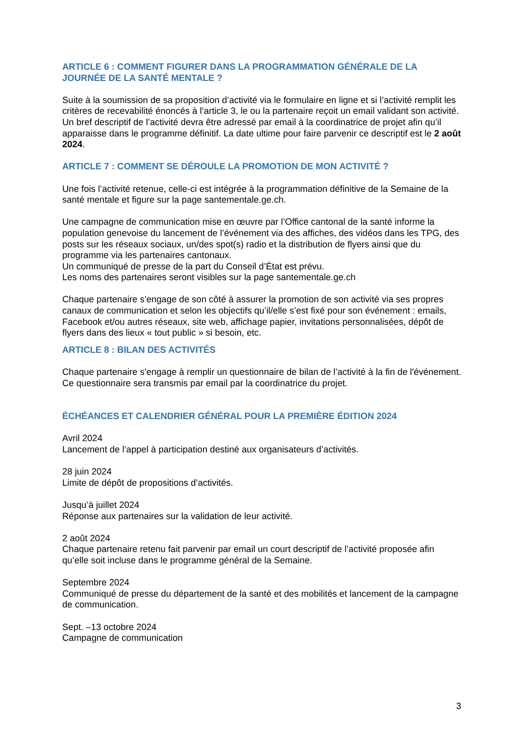ARTICLE 6 : COMMENT FIGURER DANS LA PROGRAMMATION GÉNÉRALE DE LA JOURNÉE DE LA SANTÉ MENTALE ?
Suite à la soumission de sa proposition d’activité via le formulaire en ligne et si l’activité remplit les critères de recevabilité énoncés à l’article 3, le ou la partenaire reçoit un email validant son activité.
Un bref descriptif de l’activité devra être adressé par email à la coordinatrice de projet afin qu’il apparaisse dans le programme définitif. La date ultime pour faire parvenir ce descriptif est le 2 août 2024.
ARTICLE 7 : COMMENT SE DÉROULE LA PROMOTION DE MON ACTIVITÉ ?
Une fois l’activité retenue, celle-ci est intégrée à la programmation définitive de la Semaine de la santé mentale et figure sur la page santementale.ge.ch.
Une campagne de communication mise en œuvre par l’Office cantonal de la santé informe la population genevoise du lancement de l’événement via des affiches, des vidéos dans les TPG, des posts sur les réseaux sociaux, un/des spot(s) radio et la distribution de flyers ainsi que du programme via les partenaires cantonaux.
Un communiqué de presse de la part du Conseil d’État est prévu.
Les noms des partenaires seront visibles sur la page santementale.ge.ch
Chaque partenaire s’engage de son côté à assurer la promotion de son activité via ses propres canaux de communication et selon les objectifs qu’il/elle s’est fixé pour son événement : emails, Facebook et/ou autres réseaux, site web, affichage papier, invitations personnalisées, dépôt de flyers dans des lieux « tout public » si besoin, etc.
ARTICLE 8 : BILAN DES ACTIVITÉS
Chaque partenaire s’engage à remplir un questionnaire de bilan de l’activité à la fin de l'événement. Ce questionnaire sera transmis par email par la coordinatrice du projet.
ÉCHÉANCES ET CALENDRIER GÉNÉRAL POUR LA PREMIÈRE ÉDITION 2024
Avril 2024
Lancement de l’appel à participation destiné aux organisateurs d’activités.
28 juin 2024
Limite de dépôt de propositions d’activités.
Jusqu’à juillet 2024
Réponse aux partenaires sur la validation de leur activité.
2 août 2024
Chaque partenaire retenu fait parvenir par email un court descriptif de l’activité proposée afin qu’elle soit incluse dans le programme général de la Semaine.
Septembre 2024
Communiqué de presse du département de la santé et des mobilités et lancement de la campagne de communication.
Sept. –13 octobre 2024
Campagne de communication
3